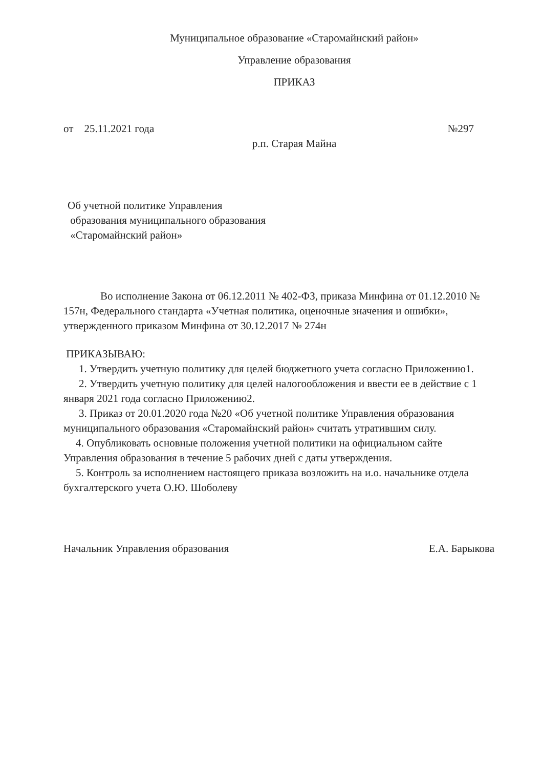Муниципальное образование «Старомайнский район»
Управление образования
ПРИКАЗ
от 25.11.2021 года №297
р.п. Старая Майна
Об учетной политике Управления
образования муниципального образования
«Старомайнский район»
Во исполнение Закона от 06.12.2011 № 402-ФЗ, приказа Минфина от 01.12.2010 № 157н, Федерального стандарта «Учетная политика, оценочные значения и ошибки», утвержденного приказом Минфина от 30.12.2017 № 274н
ПРИКАЗЫВАЮ:
1. Утвердить учетную политику для целей бюджетного учета согласно Приложению1.
2. Утвердить учетную политику для целей налогообложения и ввести ее в действие с 1 января 2021 года согласно Приложению2.
3. Приказ от 20.01.2020 года №20 «Об учетной политике Управления образования муниципального образования «Старомайнский район» считать утратившим силу.
4. Опубликовать основные положения учетной политики на официальном сайте Управления образования в течение 5 рабочих дней с даты утверждения.
5. Контроль за исполнением настоящего приказа возложить на и.о. начальнике отдела бухгалтерского учета О.Ю. Шоболеву
Начальник Управления образования Е.А. Барыкова